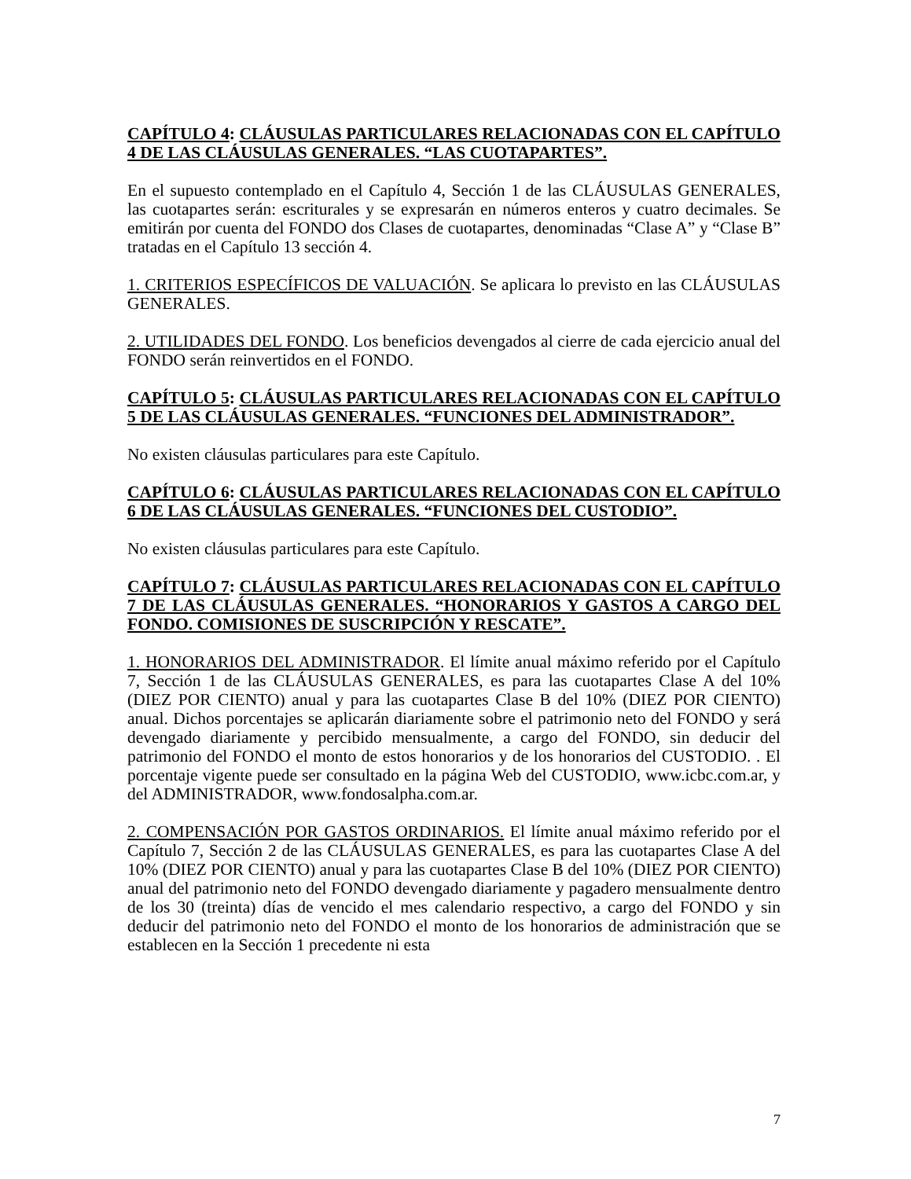CAPÍTULO 4: CLÁUSULAS PARTICULARES RELACIONADAS CON EL CAPÍTULO 4 DE LAS CLÁUSULAS GENERALES. “LAS CUOTAPARTES”.
En el supuesto contemplado en el Capítulo 4, Sección 1 de las CLÁUSULAS GENERALES, las cuotapartes serán: escriturales y se expresarán en números enteros y cuatro decimales. Se emitirán por cuenta del FONDO dos Clases de cuotapartes, denominadas “Clase A” y “Clase B” tratadas en el Capítulo 13 sección 4.
1. CRITERIOS ESPECÍFICOS DE VALUACIÓN. Se aplicara lo previsto en las CLÁUSULAS GENERALES.
2. UTILIDADES DEL FONDO. Los beneficios devengados al cierre de cada ejercicio anual del FONDO serán reinvertidos en el FONDO.
CAPÍTULO 5: CLÁUSULAS PARTICULARES RELACIONADAS CON EL CAPÍTULO 5 DE LAS CLÁUSULAS GENERALES. “FUNCIONES DEL ADMINISTRADOR”.
No existen cláusulas particulares para este Capítulo.
CAPÍTULO 6: CLÁUSULAS PARTICULARES RELACIONADAS CON EL CAPÍTULO 6 DE LAS CLÁUSULAS GENERALES. “FUNCIONES DEL CUSTODIO”.
No existen cláusulas particulares para este Capítulo.
CAPÍTULO 7: CLÁUSULAS PARTICULARES RELACIONADAS CON EL CAPÍTULO 7 DE LAS CLÁUSULAS GENERALES. “HONORARIOS Y GASTOS A CARGO DEL FONDO. COMISIONES DE SUSCRIPCIÓN Y RESCATE”.
1. HONORARIOS DEL ADMINISTRADOR. El límite anual máximo referido por el Capítulo 7, Sección 1 de las CLÁUSULAS GENERALES, es para las cuotapartes Clase A del 10% (DIEZ POR CIENTO) anual y para las cuotapartes Clase B del 10% (DIEZ POR CIENTO) anual. Dichos porcentajes se aplicarán diariamente sobre el patrimonio neto del FONDO y será devengado diariamente y percibido mensualmente, a cargo del FONDO, sin deducir del patrimonio del FONDO el monto de estos honorarios y de los honorarios del CUSTODIO. . El porcentaje vigente puede ser consultado en la página Web del CUSTODIO, www.icbc.com.ar, y del ADMINISTRADOR, www.fondosalpha.com.ar.
2. COMPENSACIÓN POR GASTOS ORDINARIOS. El límite anual máximo referido por el Capítulo 7, Sección 2 de las CLÁUSULAS GENERALES, es para las cuotapartes Clase A del 10% (DIEZ POR CIENTO) anual y para las cuotapartes Clase B del 10% (DIEZ POR CIENTO) anual del patrimonio neto del FONDO devengado diariamente y pagadero mensualmente dentro de los 30 (treinta) días de vencido el mes calendario respectivo, a cargo del FONDO y sin deducir del patrimonio neto del FONDO el monto de los honorarios de administración que se establecen en la Sección 1 precedente ni esta
7